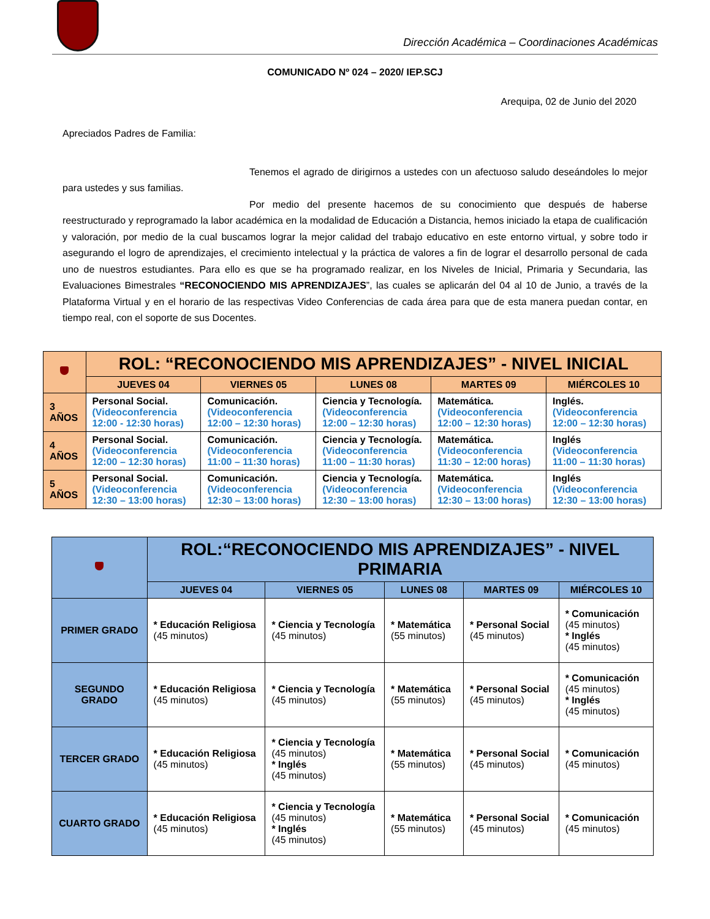Dirección Académica – Coordinaciones Académicas
COMUNICADO Nº 024 – 2020/ IEP.SCJ
Arequipa, 02 de Junio del 2020
Apreciados Padres de Familia:
Tenemos el agrado de dirigirnos a ustedes con un afectuoso saludo deseándoles lo mejor para ustedes y sus familias.
Por medio del presente hacemos de su conocimiento que después de haberse reestructurado y reprogramado la labor académica en la modalidad de Educación a Distancia, hemos iniciado la etapa de cualificación y valoración, por medio de la cual buscamos lograr la mejor calidad del trabajo educativo en este entorno virtual, y sobre todo ir asegurando el logro de aprendizajes, el crecimiento intelectual y la práctica de valores a fin de lograr el desarrollo personal de cada uno de nuestros estudiantes. Para ello es que se ha programado realizar, en los Niveles de Inicial, Primaria y Secundaria, las Evaluaciones Bimestrales “RECONOCIENDO MIS APRENDIZAJES”, las cuales se aplicarán del 04 al 10 de Junio, a través de la Plataforma Virtual y en el horario de las respectivas Video Conferencias de cada área para que de esta manera puedan contar, en tiempo real, con el soporte de sus Docentes.
| | ROL: “RECONOCIENDO MIS APRENDIZAJES” - NIVEL INICIAL | | | | |
| | JUEVES 04 | VIERNES 05 | LUNES 08 | MARTES 09 | MIÉRCOLES 10 |
| 3 AÑOS | Personal Social. (Videoconferencia 12:00 - 12:30 horas) | Comunicación. (Videoconferencia 12:00 – 12:30 horas) | Ciencia y Tecnología. (Videoconferencia 12:00 – 12:30 horas) | Matemática. (Videoconferencia 12:00 – 12:30 horas) | Inglés. (Videoconferencia 12:00 – 12:30 horas) |
| 4 AÑOS | Personal Social. (Videoconferencia 12:00 – 12:30 horas) | Comunicación. (Videoconferencia 11:00 – 11:30 horas) | Ciencia y Tecnología. (Videoconferencia 11:00 – 11:30 horas) | Matemática. (Videoconferencia 11:30 – 12:00 horas) | Inglés (Videoconferencia 11:00 – 11:30 horas) |
| 5 AÑOS | Personal Social. (Videoconferencia 12:30 – 13:00 horas) | Comunicación. (Videoconferencia 12:30 – 13:00 horas) | Ciencia y Tecnología. (Videoconferencia 12:30 – 13:00 horas) | Matemática. (Videoconferencia 12:30 – 13:00 horas) | Inglés (Videoconferencia 12:30 – 13:00 horas) |
| | ROL:“RECONOCIENDO MIS APRENDIZAJES” - NIVEL PRIMARIA | | | | |
| | JUEVES 04 | VIERNES 05 | LUNES 08 | MARTES 09 | MIÉRCOLES 10 |
| PRIMER GRADO | * Educación Religiosa (45 minutos) | * Ciencia y Tecnología (45 minutos) | * Matemática (55 minutos) | * Personal Social (45 minutos) | * Comunicación (45 minutos) * Inglés (45 minutos) |
| SEGUNDO GRADO | * Educación Religiosa (45 minutos) | * Ciencia y Tecnología (45 minutos) | * Matemática (55 minutos) | * Personal Social (45 minutos) | * Comunicación (45 minutos) * Inglés (45 minutos) |
| TERCER GRADO | * Educación Religiosa (45 minutos) | * Ciencia y Tecnología (45 minutos) * Inglés (45 minutos) | * Matemática (55 minutos) | * Personal Social (45 minutos) | * Comunicación (45 minutos) |
| CUARTO GRADO | * Educación Religiosa (45 minutos) | * Ciencia y Tecnología (45 minutos) * Inglés (45 minutos) | * Matemática (55 minutos) | * Personal Social (45 minutos) | * Comunicación (45 minutos) |